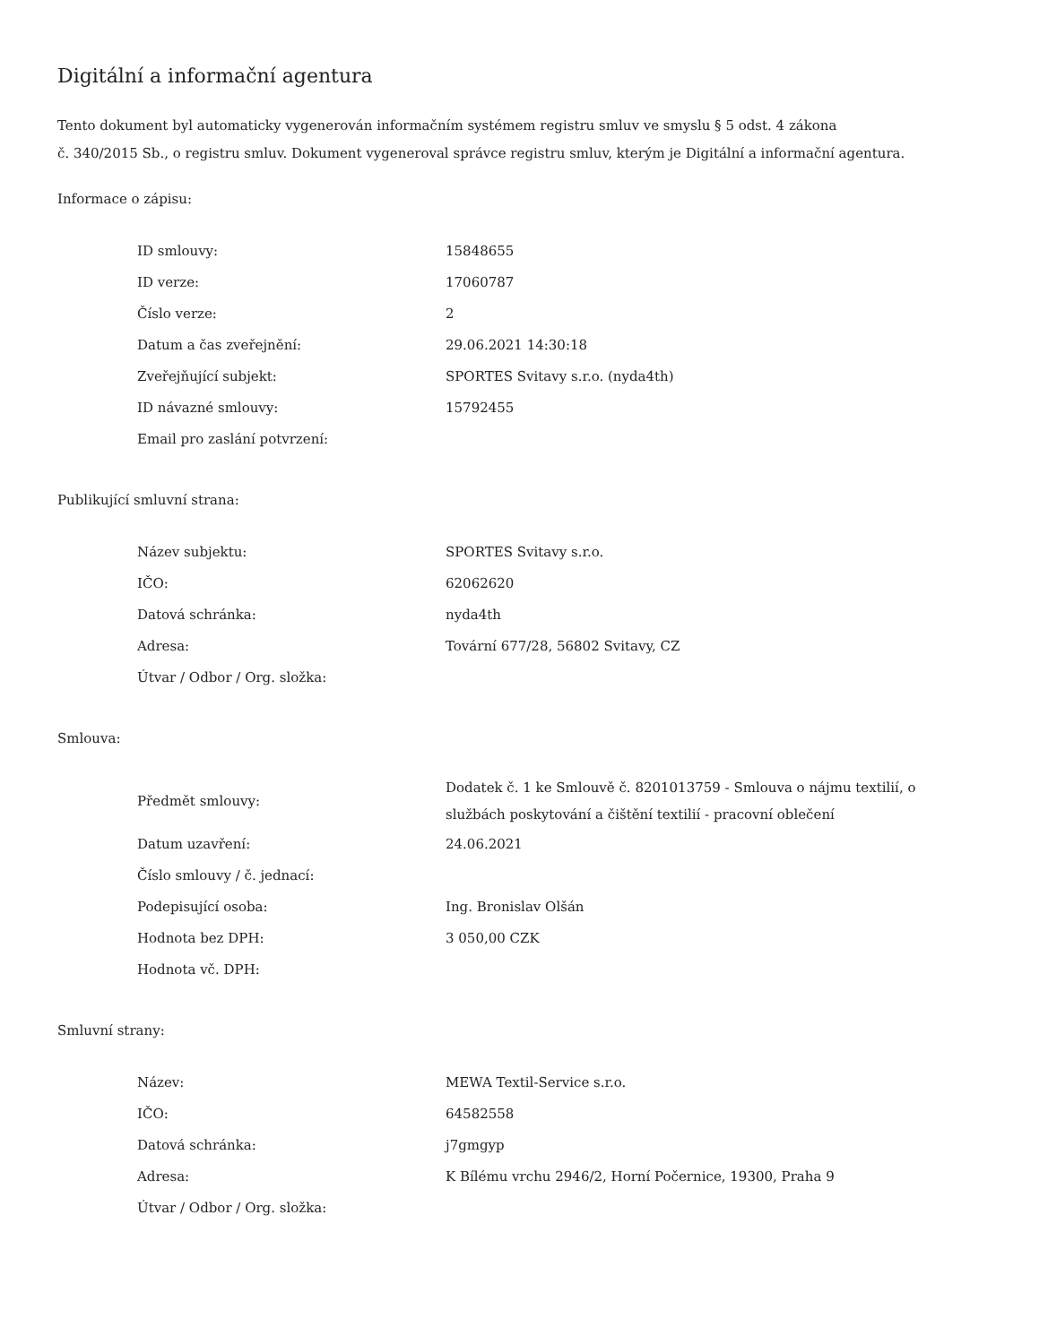Digitální a informační agentura
Tento dokument byl automaticky vygenerován informačním systémem registru smluv ve smyslu § 5 odst. 4 zákona
č. 340/2015 Sb., o registru smluv. Dokument vygeneroval správce registru smluv, kterým je Digitální a informační agentura.
Informace o zápisu:
| ID smlouvy: | 15848655 |
| ID verze: | 17060787 |
| Číslo verze: | 2 |
| Datum a čas zveřejnění: | 29.06.2021 14:30:18 |
| Zveřejňující subjekt: | SPORTES Svitavy s.r.o. (nyda4th) |
| ID návazné smlouvy: | 15792455 |
| Email pro zaslání potvrzení: | |
Publikující smluvní strana:
| Název subjektu: | SPORTES Svitavy s.r.o. |
| IČO: | 62062620 |
| Datová schránka: | nyda4th |
| Adresa: | Tovární 677/28, 56802 Svitavy, CZ |
| Útvar / Odbor / Org. složka: | |
Smlouva:
| Předmět smlouvy: | Dodatek č. 1 ke Smlouvě č. 8201013759 - Smlouva o nájmu textilií, o službách poskytování a čištění textilií - pracovní oblečení |
| Datum uzavření: | 24.06.2021 |
| Číslo smlouvy / č. jednací: | |
| Podepisující osoba: | Ing. Bronislav Olšán |
| Hodnota bez DPH: | 3 050,00 CZK |
| Hodnota vč. DPH: | |
Smluvní strany:
| Název: | MEWA Textil-Service s.r.o. |
| IČO: | 64582558 |
| Datová schránka: | j7gmgyp |
| Adresa: | K Bílému vrchu 2946/2, Horní Počernice, 19300, Praha 9 |
| Útvar / Odbor / Org. složka: | |